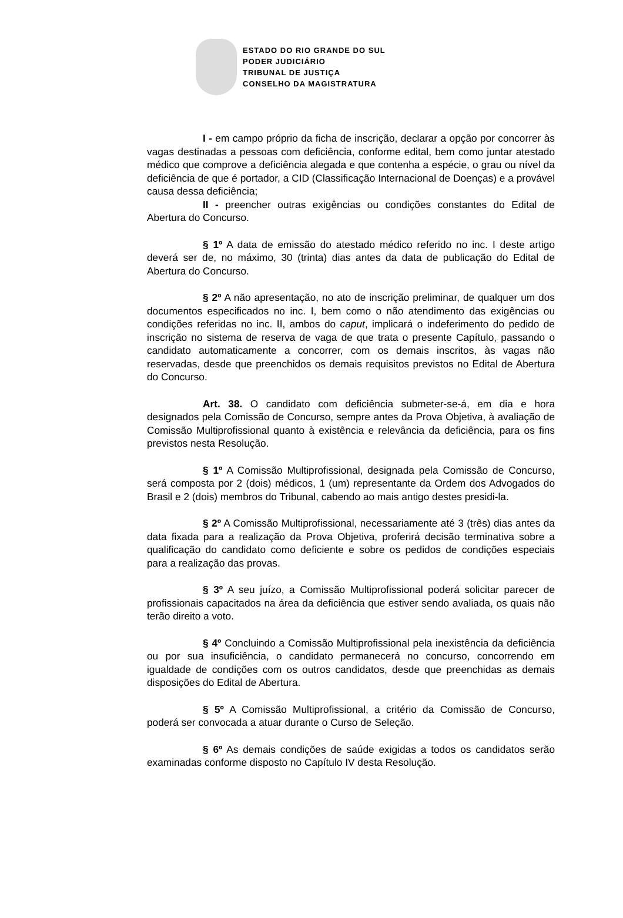ESTADO DO RIO GRANDE DO SUL
PODER JUDICIÁRIO
TRIBUNAL DE JUSTIÇA
CONSELHO DA MAGISTRATURA
I - em campo próprio da ficha de inscrição, declarar a opção por concorrer às vagas destinadas a pessoas com deficiência, conforme edital, bem como juntar atestado médico que comprove a deficiência alegada e que contenha a espécie, o grau ou nível da deficiência de que é portador, a CID (Classificação Internacional de Doenças) e a provável causa dessa deficiência;
II - preencher outras exigências ou condições constantes do Edital de Abertura do Concurso.
§ 1º A data de emissão do atestado médico referido no inc. I deste artigo deverá ser de, no máximo, 30 (trinta) dias antes da data de publicação do Edital de Abertura do Concurso.
§ 2º A não apresentação, no ato de inscrição preliminar, de qualquer um dos documentos especificados no inc. I, bem como o não atendimento das exigências ou condições referidas no inc. II, ambos do caput, implicará o indeferimento do pedido de inscrição no sistema de reserva de vaga de que trata o presente Capítulo, passando o candidato automaticamente a concorrer, com os demais inscritos, às vagas não reservadas, desde que preenchidos os demais requisitos previstos no Edital de Abertura do Concurso.
Art. 38. O candidato com deficiência submeter-se-á, em dia e hora designados pela Comissão de Concurso, sempre antes da Prova Objetiva, à avaliação de Comissão Multiprofissional quanto à existência e relevância da deficiência, para os fins previstos nesta Resolução.
§ 1º A Comissão Multiprofissional, designada pela Comissão de Concurso, será composta por 2 (dois) médicos, 1 (um) representante da Ordem dos Advogados do Brasil e 2 (dois) membros do Tribunal, cabendo ao mais antigo destes presidi-la.
§ 2º A Comissão Multiprofissional, necessariamente até 3 (três) dias antes da data fixada para a realização da Prova Objetiva, proferirá decisão terminativa sobre a qualificação do candidato como deficiente e sobre os pedidos de condições especiais para a realização das provas.
§ 3º A seu juízo, a Comissão Multiprofissional poderá solicitar parecer de profissionais capacitados na área da deficiência que estiver sendo avaliada, os quais não terão direito a voto.
§ 4º Concluindo a Comissão Multiprofissional pela inexistência da deficiência ou por sua insuficiência, o candidato permanecerá no concurso, concorrendo em igualdade de condições com os outros candidatos, desde que preenchidas as demais disposições do Edital de Abertura.
§ 5º A Comissão Multiprofissional, a critério da Comissão de Concurso, poderá ser convocada a atuar durante o Curso de Seleção.
§ 6º As demais condições de saúde exigidas a todos os candidatos serão examinadas conforme disposto no Capítulo IV desta Resolução.